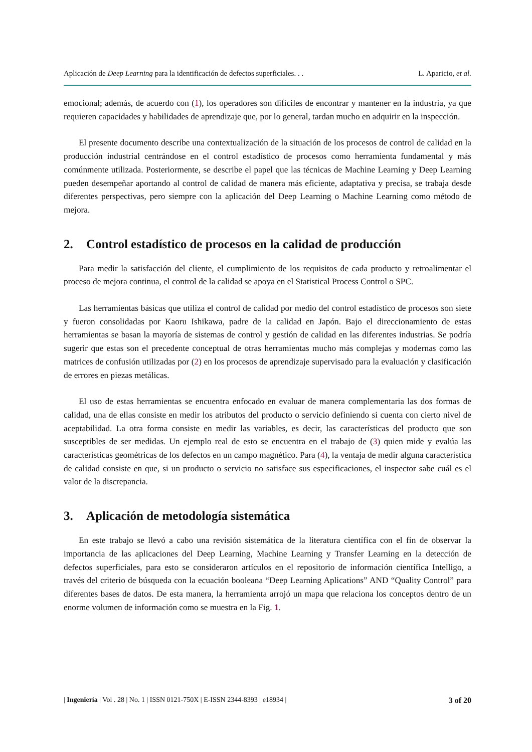Aplicación de Deep Learning para la identificación de defectos superficiales. . . L. Aparicio, et al.
emocional; además, de acuerdo con (1), los operadores son difíciles de encontrar y mantener en la industria, ya que requieren capacidades y habilidades de aprendizaje que, por lo general, tardan mucho en adquirir en la inspección.
El presente documento describe una contextualización de la situación de los procesos de control de calidad en la producción industrial centrándose en el control estadístico de procesos como herramienta fundamental y más comúnmente utilizada. Posteriormente, se describe el papel que las técnicas de Machine Learning y Deep Learning pueden desempeñar aportando al control de calidad de manera más eficiente, adaptativa y precisa, se trabaja desde diferentes perspectivas, pero siempre con la aplicación del Deep Learning o Machine Learning como método de mejora.
2. Control estadístico de procesos en la calidad de producción
Para medir la satisfacción del cliente, el cumplimiento de los requisitos de cada producto y retroalimentar el proceso de mejora continua, el control de la calidad se apoya en el Statistical Process Control o SPC.
Las herramientas básicas que utiliza el control de calidad por medio del control estadístico de procesos son siete y fueron consolidadas por Kaoru Ishikawa, padre de la calidad en Japón. Bajo el direccionamiento de estas herramientas se basan la mayoría de sistemas de control y gestión de calidad en las diferentes industrias. Se podría sugerir que estas son el precedente conceptual de otras herramientas mucho más complejas y modernas como las matrices de confusión utilizadas por (2) en los procesos de aprendizaje supervisado para la evaluación y clasificación de errores en piezas metálicas.
El uso de estas herramientas se encuentra enfocado en evaluar de manera complementaria las dos formas de calidad, una de ellas consiste en medir los atributos del producto o servicio definiendo si cuenta con cierto nivel de aceptabilidad. La otra forma consiste en medir las variables, es decir, las características del producto que son susceptibles de ser medidas. Un ejemplo real de esto se encuentra en el trabajo de (3) quien mide y evalúa las características geométricas de los defectos en un campo magnético. Para (4), la ventaja de medir alguna característica de calidad consiste en que, si un producto o servicio no satisface sus especificaciones, el inspector sabe cuál es el valor de la discrepancia.
3. Aplicación de metodología sistemática
En este trabajo se llevó a cabo una revisión sistemática de la literatura científica con el fin de observar la importancia de las aplicaciones del Deep Learning, Machine Learning y Transfer Learning en la detección de defectos superficiales, para esto se consideraron artículos en el repositorio de información científica Intelligo, a través del criterio de búsqueda con la ecuación booleana “Deep Learning Aplications” AND “Quality Control” para diferentes bases de datos. De esta manera, la herramienta arrojó un mapa que relaciona los conceptos dentro de un enorme volumen de información como se muestra en la Fig. 1.
| Ingeniería | Vol . 28 | No. 1 | ISSN 0121-750X | E-ISSN 2344-8393 | e18934 | 3 of 20